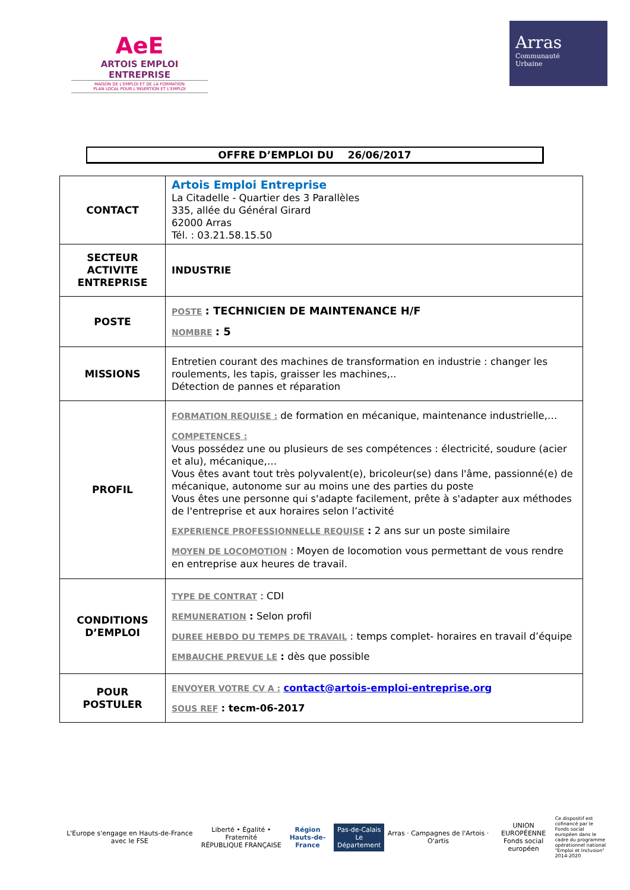AeE
ARTOIS EMPLOI ENTREPRISE
MAISON DE L'EMPLOI ET DE LA FORMATION
PLAN LOCAL POUR L'INSERTION ET L'EMPLOI
Arras
Communauté
Urbaine
OFFRE D’EMPLOI DU 26/06/2017
| CONTACT | Artois Emploi Entreprise La Citadelle - Quartier des 3 Parallèles 335, allée du Général Girard 62000 Arras Tél. : 03.21.58.15.50 |
| SECTEUR ACTIVITE ENTREPRISE | INDUSTRIE |
| POSTE | POSTE : TECHNICIEN DE MAINTENANCE H/F NOMBRE : 5 |
| MISSIONS | Entretien courant des machines de transformation en industrie : changer les roulements, les tapis, graisser les machines,.. Détection de pannes et réparation |
| PROFIL | FORMATION REQUISE : de formation en mécanique, maintenance industrielle,… COMPETENCES : Vous possédez une ou plusieurs de ses compétences : électricité, soudure (acier et alu), mécanique,… Vous êtes avant tout très polyvalent(e), bricoleur(se) dans l'âme, passionné(e) de mécanique, autonome sur au moins une des parties du poste Vous êtes une personne qui s'adapte facilement, prête à s'adapter aux méthodes de l'entreprise et aux horaires selon l’activité EXPERIENCE PROFESSIONNELLE REQUISE : 2 ans sur un poste similaire MOYEN DE LOCOMOTION : Moyen de locomotion vous permettant de vous rendre en entreprise aux heures de travail. |
| CONDITIONS D’EMPLOI | TYPE DE CONTRAT : CDI REMUNERATION : Selon profil DUREE HEBDO DU TEMPS DE TRAVAIL : temps complet- horaires en travail d’équipe EMBAUCHE PREVUE LE : dès que possible |
| POUR POSTULER | ENVOYER VOTRE CV A : contact@artois-emploi-entreprise.org SOUS REF : tecm-06-2017 |
L'Europe s'engage en Hauts-de-France avec le FSE
Liberté • Égalité • Fraternité
RÉPUBLIQUE FRANÇAISE
Région
Hauts-de-France
Pas-de-Calais
Le Département
Arras · Campagnes de l'Artois · O'artis
UNION EUROPÉENNE
Fonds social européen
Ce dispositif est cofinancé par le Fonds social européen dans le cadre du programme opérationnel national "Emploi et Inclusion" 2014-2020